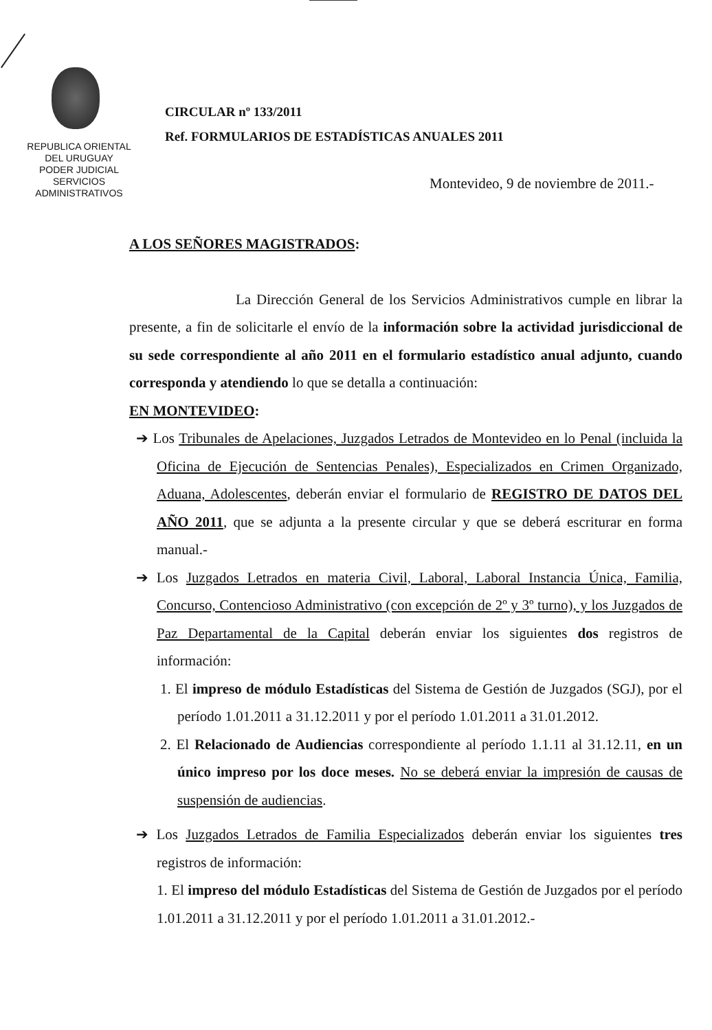REPUBLICA ORIENTAL
DEL URUGUAY
PODER JUDICIAL
SERVICIOS
ADMINISTRATIVOS
CIRCULAR nº 133/2011
Ref. FORMULARIOS DE ESTADÍSTICAS ANUALES 2011
Montevideo, 9 de noviembre de 2011.-
A LOS SEÑORES MAGISTRADOS:
La Dirección General de los Servicios Administrativos cumple en librar la presente, a fin de solicitarle el envío de la información sobre la actividad jurisdiccional de su sede correspondiente al año 2011 en el formulario estadístico anual adjunto, cuando corresponda y atendiendo lo que se detalla a continuación:
EN MONTEVIDEO:
➔ Los Tribunales de Apelaciones, Juzgados Letrados de Montevideo en lo Penal (incluida la Oficina de Ejecución de Sentencias Penales), Especializados en Crimen Organizado, Aduana, Adolescentes, deberán enviar el formulario de REGISTRO DE DATOS DEL AÑO 2011, que se adjunta a la presente circular y que se deberá escriturar en forma manual.-
➔ Los Juzgados Letrados en materia Civil, Laboral, Laboral Instancia Única, Familia, Concurso, Contencioso Administrativo (con excepción de 2º y 3º turno), y los Juzgados de Paz Departamental de la Capital deberán enviar los siguientes dos registros de información:
1. El impreso de módulo Estadísticas del Sistema de Gestión de Juzgados (SGJ), por el período 1.01.2011 a 31.12.2011 y por el período 1.01.2011 a 31.01.2012.
2. El Relacionado de Audiencias correspondiente al período 1.1.11 al 31.12.11, en un único impreso por los doce meses. No se deberá enviar la impresión de causas de suspensión de audiencias.
➔ Los Juzgados Letrados de Familia Especializados deberán enviar los siguientes tres registros de información:
1. El impreso del módulo Estadísticas del Sistema de Gestión de Juzgados por el período 1.01.2011 a 31.12.2011 y por el período 1.01.2011 a 31.01.2012.-